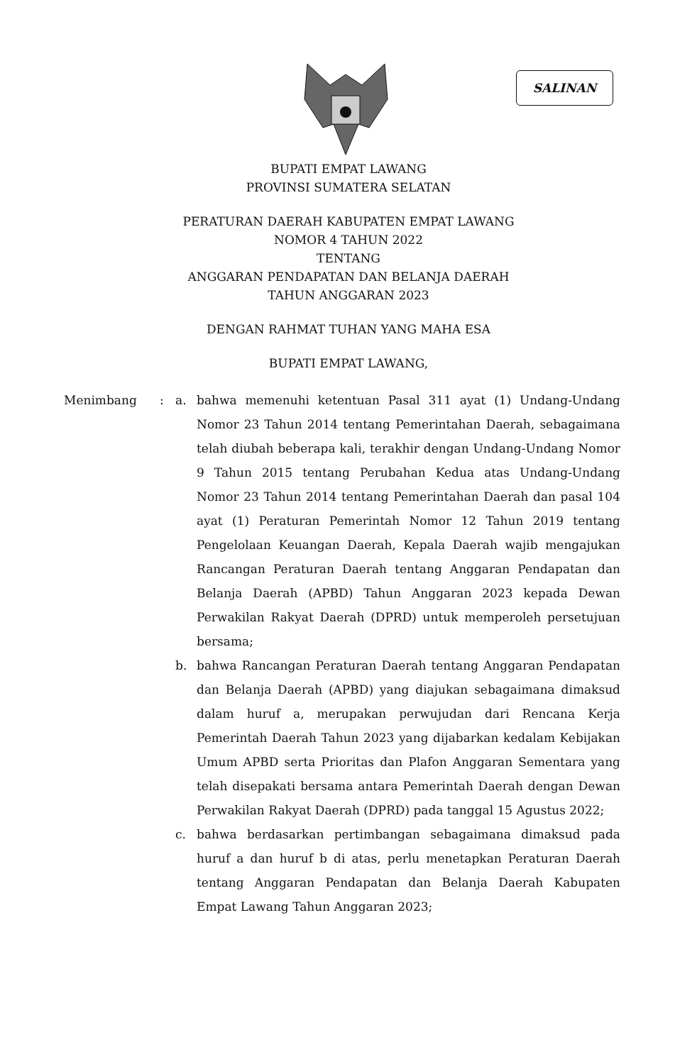SALINAN
BUPATI EMPAT LAWANG
PROVINSI SUMATERA SELATAN
PERATURAN DAERAH KABUPATEN EMPAT LAWANG
NOMOR 4 TAHUN 2022
TENTANG
ANGGARAN PENDAPATAN DAN BELANJA DAERAH
TAHUN ANGGARAN 2023
DENGAN RAHMAT TUHAN YANG MAHA ESA
BUPATI EMPAT LAWANG,
| Menimbang | : | a. | bahwa memenuhi ketentuan Pasal 311 ayat (1) Undang-Undang Nomor 23 Tahun 2014 tentang Pemerintahan Daerah, sebagaimana telah diubah beberapa kali, terakhir dengan Undang-Undang Nomor 9 Tahun 2015 tentang Perubahan Kedua atas Undang-Undang Nomor 23 Tahun 2014 tentang Pemerintahan Daerah dan pasal 104 ayat (1) Peraturan Pemerintah Nomor 12 Tahun 2019 tentang Pengelolaan Keuangan Daerah, Kepala Daerah wajib mengajukan Rancangan Peraturan Daerah tentang Anggaran Pendapatan dan Belanja Daerah (APBD) Tahun Anggaran 2023 kepada Dewan Perwakilan Rakyat Daerah (DPRD) untuk memperoleh persetujuan bersama; |
| | | b. | bahwa Rancangan Peraturan Daerah tentang Anggaran Pendapatan dan Belanja Daerah (APBD) yang diajukan sebagaimana dimaksud dalam huruf a, merupakan perwujudan dari Rencana Kerja Pemerintah Daerah Tahun 2023 yang dijabarkan kedalam Kebijakan Umum APBD serta Prioritas dan Plafon Anggaran Sementara yang telah disepakati bersama antara Pemerintah Daerah dengan Dewan Perwakilan Rakyat Daerah (DPRD) pada tanggal 15 Agustus 2022; |
| | | c. | bahwa berdasarkan pertimbangan sebagaimana dimaksud pada huruf a dan huruf b di atas, perlu menetapkan Peraturan Daerah tentang Anggaran Pendapatan dan Belanja Daerah Kabupaten Empat Lawang Tahun Anggaran 2023; |